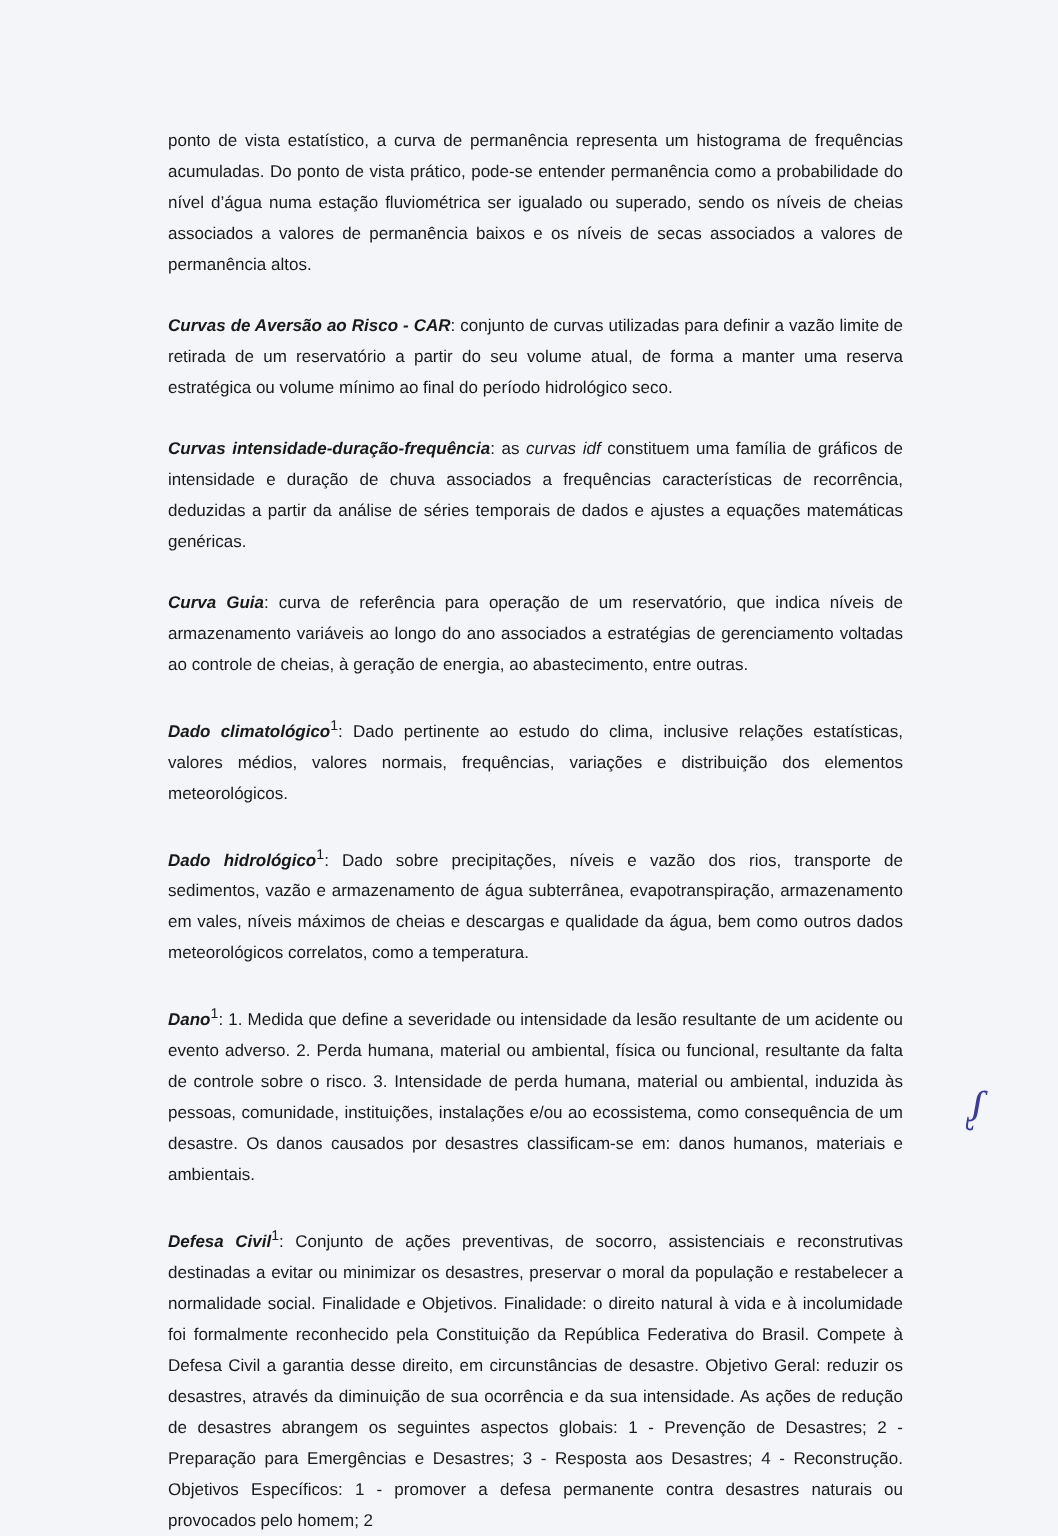ponto de vista estatístico, a curva de permanência representa um histograma de frequências acumuladas. Do ponto de vista prático, pode-se entender permanência como a probabilidade do nível d’água numa estação fluviométrica ser igualado ou superado, sendo os níveis de cheias associados a valores de permanência baixos e os níveis de secas associados a valores de permanência altos.
Curvas de Aversão ao Risco - CAR: conjunto de curvas utilizadas para definir a vazão limite de retirada de um reservatório a partir do seu volume atual, de forma a manter uma reserva estratégica ou volume mínimo ao final do período hidrológico seco.
Curvas intensidade-duração-frequência: as curvas idf constituem uma família de gráficos de intensidade e duração de chuva associados a frequências características de recorrência, deduzidas a partir da análise de séries temporais de dados e ajustes a equações matemáticas genéricas.
Curva Guia: curva de referência para operação de um reservatório, que indica níveis de armazenamento variáveis ao longo do ano associados a estratégias de gerenciamento voltadas ao controle de cheias, à geração de energia, ao abastecimento, entre outras.
Dado climatológico<sup>1</sup>: Dado pertinente ao estudo do clima, inclusive relações estatísticas, valores médios, valores normais, frequências, variações e distribuição dos elementos meteorológicos.
Dado hidrológico<sup>1</sup>: Dado sobre precipitações, níveis e vazão dos rios, transporte de sedimentos, vazão e armazenamento de água subterrânea, evapotranspiração, armazenamento em vales, níveis máximos de cheias e descargas e qualidade da água, bem como outros dados meteorológicos correlatos, como a temperatura.
Dano<sup>1</sup>: 1. Medida que define a severidade ou intensidade da lesão resultante de um acidente ou evento adverso. 2. Perda humana, material ou ambiental, física ou funcional, resultante da falta de controle sobre o risco. 3. Intensidade de perda humana, material ou ambiental, induzida às pessoas, comunidade, instituições, instalações e/ou ao ecossistema, como consequência de um desastre. Os danos causados por desastres classificam-se em: danos humanos, materiais e ambientais.
Defesa Civil<sup>1</sup>: Conjunto de ações preventivas, de socorro, assistenciais e reconstrutivas destinadas a evitar ou minimizar os desastres, preservar o moral da população e restabelecer a normalidade social. Finalidade e Objetivos. Finalidade: o direito natural à vida e à incolumidade foi formalmente reconhecido pela Constituição da República Federativa do Brasil. Compete à Defesa Civil a garantia desse direito, em circunstâncias de desastre. Objetivo Geral: reduzir os desastres, através da diminuição de sua ocorrência e da sua intensidade. As ações de redução de desastres abrangem os seguintes aspectos globais: 1 - Prevenção de Desastres; 2 - Preparação para Emergências e Desastres; 3 - Resposta aos Desastres; 4 - Reconstrução. Objetivos Específicos: 1 - promover a defesa permanente contra desastres naturais ou provocados pelo homem; 2
ᶘ